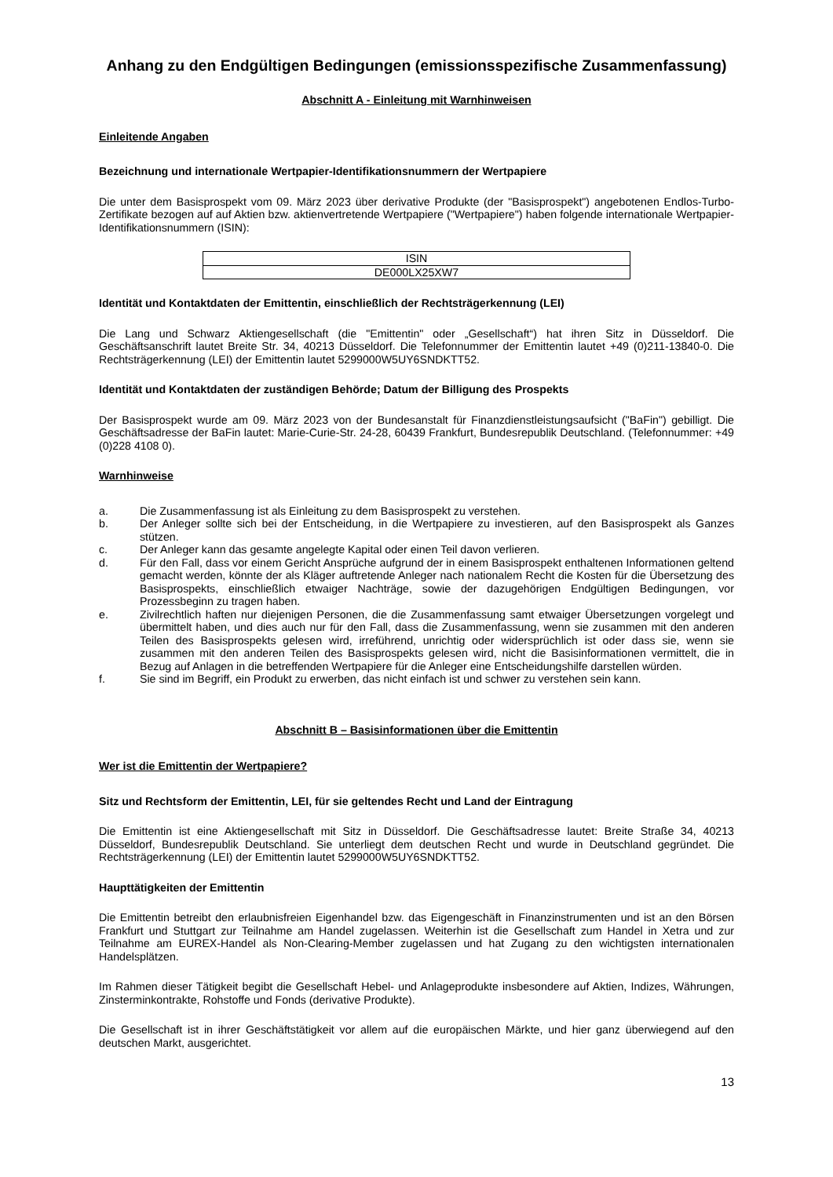Anhang zu den Endgültigen Bedingungen (emissionsspezifische Zusammenfassung)
Abschnitt A - Einleitung mit Warnhinweisen
Einleitende Angaben
Bezeichnung und internationale Wertpapier-Identifikationsnummern der Wertpapiere
Die unter dem Basisprospekt vom 09. März 2023 über derivative Produkte (der "Basisprospekt") angebotenen Endlos-Turbo-Zertifikate bezogen auf auf Aktien bzw. aktienvertretende Wertpapiere ("Wertpapiere") haben folgende internationale Wertpapier-Identifikationsnummern (ISIN):
| ISIN |
| DE000LX25XW7 |
Identität und Kontaktdaten der Emittentin, einschließlich der Rechtsträgerkennung (LEI)
Die Lang und Schwarz Aktiengesellschaft (die "Emittentin" oder „Gesellschaft“) hat ihren Sitz in Düsseldorf. Die Geschäftsanschrift lautet Breite Str. 34, 40213 Düsseldorf. Die Telefonnummer der Emittentin lautet +49 (0)211-13840-0. Die Rechtsträgerkennung (LEI) der Emittentin lautet 5299000W5UY6SNDKTT52.
Identität und Kontaktdaten der zuständigen Behörde; Datum der Billigung des Prospekts
Der Basisprospekt wurde am 09. März 2023 von der Bundesanstalt für Finanzdienstleistungsaufsicht ("BaFin") gebilligt. Die Geschäftsadresse der BaFin lautet: Marie-Curie-Str. 24-28, 60439 Frankfurt, Bundesrepublik Deutschland. (Telefonnummer: +49 (0)228 4108 0).
Warnhinweise
a. Die Zusammenfassung ist als Einleitung zu dem Basisprospekt zu verstehen.
b. Der Anleger sollte sich bei der Entscheidung, in die Wertpapiere zu investieren, auf den Basisprospekt als Ganzes stützen.
c. Der Anleger kann das gesamte angelegte Kapital oder einen Teil davon verlieren.
d. Für den Fall, dass vor einem Gericht Ansprüche aufgrund der in einem Basisprospekt enthaltenen Informationen geltend gemacht werden, könnte der als Kläger auftretende Anleger nach nationalem Recht die Kosten für die Übersetzung des Basisprospekts, einschließlich etwaiger Nachträge, sowie der dazugehörigen Endgültigen Bedingungen, vor Prozessbeginn zu tragen haben.
e. Zivilrechtlich haften nur diejenigen Personen, die die Zusammenfassung samt etwaiger Übersetzungen vorgelegt und übermittelt haben, und dies auch nur für den Fall, dass die Zusammenfassung, wenn sie zusammen mit den anderen Teilen des Basisprospekts gelesen wird, irreführend, unrichtig oder widersprüchlich ist oder dass sie, wenn sie zusammen mit den anderen Teilen des Basisprospekts gelesen wird, nicht die Basisinformationen vermittelt, die in Bezug auf Anlagen in die betreffenden Wertpapiere für die Anleger eine Entscheidungshilfe darstellen würden.
f. Sie sind im Begriff, ein Produkt zu erwerben, das nicht einfach ist und schwer zu verstehen sein kann.
Abschnitt B – Basisinformationen über die Emittentin
Wer ist die Emittentin der Wertpapiere?
Sitz und Rechtsform der Emittentin, LEI, für sie geltendes Recht und Land der Eintragung
Die Emittentin ist eine Aktiengesellschaft mit Sitz in Düsseldorf. Die Geschäftsadresse lautet: Breite Straße 34, 40213 Düsseldorf, Bundesrepublik Deutschland. Sie unterliegt dem deutschen Recht und wurde in Deutschland gegründet. Die Rechtsträgerkennung (LEI) der Emittentin lautet 5299000W5UY6SNDKTT52.
Haupttätigkeiten der Emittentin
Die Emittentin betreibt den erlaubnisfreien Eigenhandel bzw. das Eigengeschäft in Finanzinstrumenten und ist an den Börsen Frankfurt und Stuttgart zur Teilnahme am Handel zugelassen. Weiterhin ist die Gesellschaft zum Handel in Xetra und zur Teilnahme am EUREX-Handel als Non-Clearing-Member zugelassen und hat Zugang zu den wichtigsten internationalen Handelsplätzen.
Im Rahmen dieser Tätigkeit begibt die Gesellschaft Hebel- und Anlageprodukte insbesondere auf Aktien, Indizes, Währungen, Zinsterminkontrakte, Rohstoffe und Fonds (derivative Produkte).
Die Gesellschaft ist in ihrer Geschäftstätigkeit vor allem auf die europäischen Märkte, und hier ganz überwiegend auf den deutschen Markt, ausgerichtet.
13